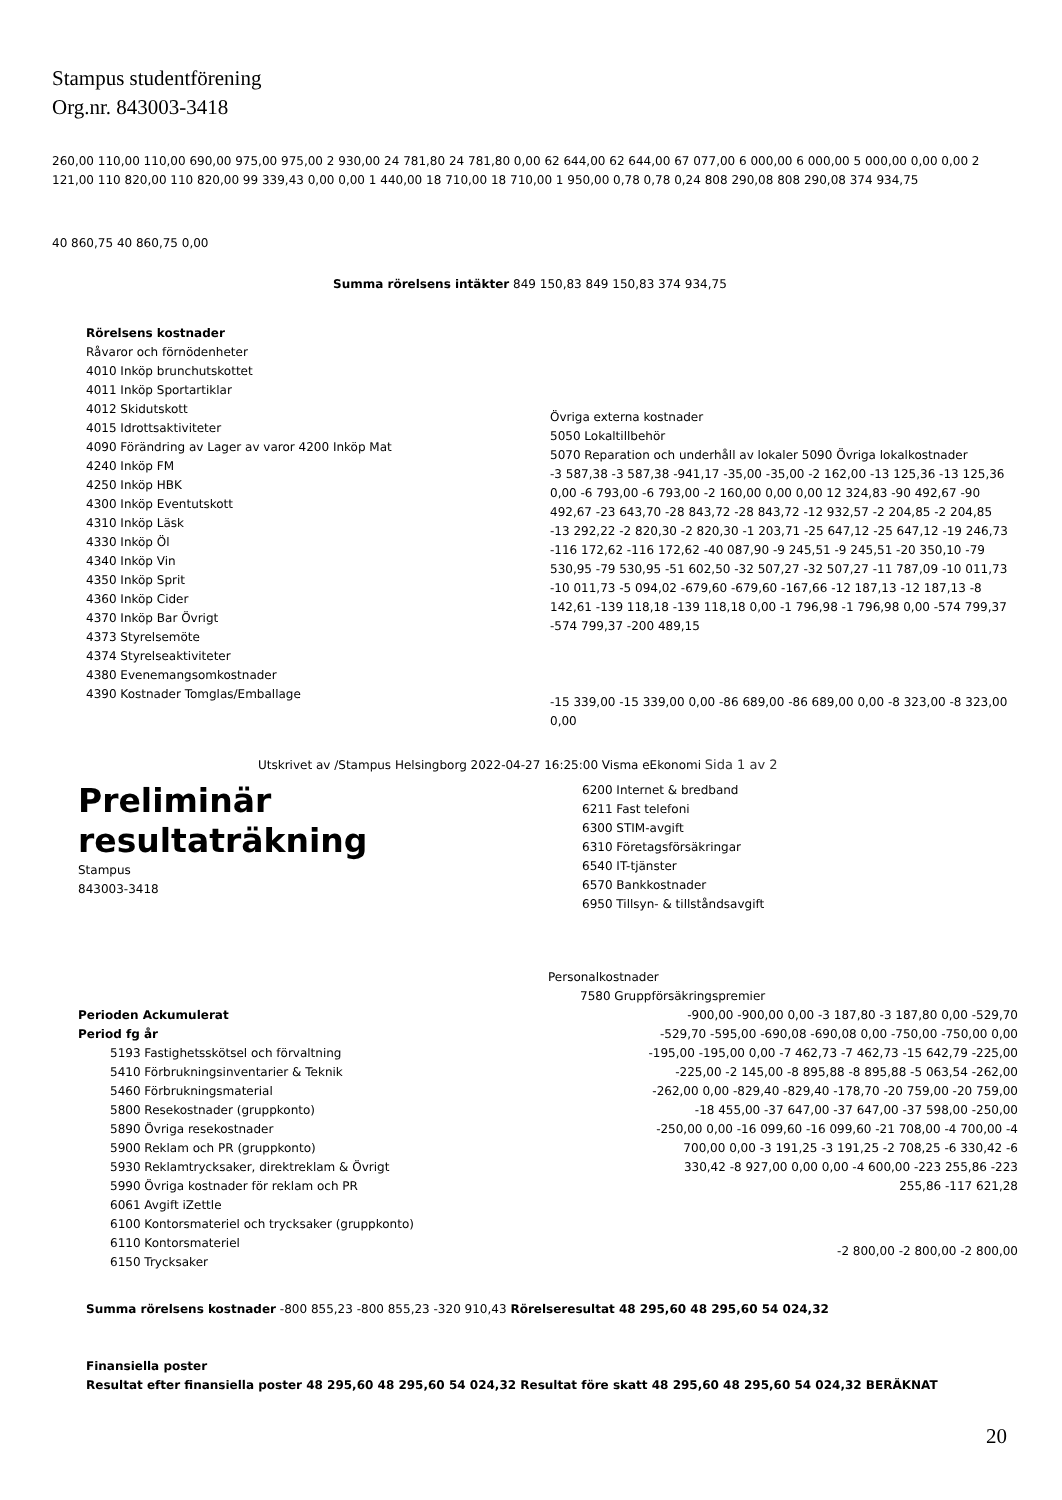Stampus studentförening
Org.nr. 843003-3418
260,00 110,00 110,00 690,00 975,00 975,00 2 930,00 24 781,80 24 781,80 0,00 62 644,00 62 644,00 67 077,00 6 000,00 6 000,00 5 000,00 0,00 0,00 2 121,00 110 820,00 110 820,00 99 339,43 0,00 0,00 1 440,00 18 710,00 18 710,00 1 950,00 0,78 0,78 0,24 808 290,08 808 290,08 374 934,75
40 860,75 40 860,75 0,00
Summa rörelsens intäkter 849 150,83 849 150,83 374 934,75
Rörelsens kostnader
Råvaror och förnödenheter
4010 Inköp brunchutskottet
4011 Inköp Sportartiklar
4012 Skidutskott
4015 Idrottsaktiviteter
4090 Förändring av Lager av varor 4200 Inköp Mat
4240 Inköp FM
4250 Inköp HBK
4300 Inköp Eventutskott
4310 Inköp Läsk
4330 Inköp Öl
4340 Inköp Vin
4350 Inköp Sprit
4360 Inköp Cider
4370 Inköp Bar Övrigt
4373 Styrelsemöte
4374 Styrelseaktiviteter
4380 Evenemangsomkostnader
4390 Kostnader Tomglas/Emballage
Övriga externa kostnader
5050 Lokaltillbehör
5070 Reparation och underhåll av lokaler 5090 Övriga lokalkostnader
-3 587,38 -3 587,38 -941,17 -35,00 -35,00 -2 162,00 -13 125,36 -13 125,36 0,00 -6 793,00 -6 793,00 -2 160,00 0,00 0,00 12 324,83 -90 492,67 -90 492,67 -23 643,70 -28 843,72 -28 843,72 -12 932,57 -2 204,85 -2 204,85 -13 292,22 -2 820,30 -2 820,30 -1 203,71 -25 647,12 -25 647,12 -19 246,73 -116 172,62 -116 172,62 -40 087,90 -9 245,51 -9 245,51 -20 350,10 -79 530,95 -79 530,95 -51 602,50 -32 507,27 -32 507,27 -11 787,09 -10 011,73 -10 011,73 -5 094,02 -679,60 -679,60 -167,66 -12 187,13 -12 187,13 -8 142,61 -139 118,18 -139 118,18 0,00 -1 796,98 -1 796,98 0,00 -574 799,37 -574 799,37 -200 489,15
-15 339,00 -15 339,00 0,00 -86 689,00 -86 689,00 0,00 -8 323,00 -8 323,00 0,00
Utskrivet av /Stampus Helsingborg 2022-04-27 16:25:00 Visma eEkonomi Sida 1 av 2
Preliminär
resultaträkning
Stampus
843003-3418
6200 Internet & bredband
6211 Fast telefoni
6300 STIM-avgift
6310 Företagsförsäkringar
6540 IT-tjänster
6570 Bankkostnader
6950 Tillsyn- & tillståndsavgift
Perioden Ackumulerat
Period fg år
5193 Fastighetsskötsel och förvaltning
5410 Förbrukningsinventarier & Teknik
5460 Förbrukningsmaterial
5800 Resekostnader (gruppkonto)
5890 Övriga resekostnader
5900 Reklam och PR (gruppkonto)
5930 Reklamtrycksaker, direktreklam & Övrigt
5990 Övriga kostnader för reklam och PR
6061 Avgift iZettle
6100 Kontorsmateriel och trycksaker (gruppkonto)
6110 Kontorsmateriel
6150 Trycksaker
Personalkostnader
7580 Gruppförsäkringspremier
-900,00 -900,00 0,00 -3 187,80 -3 187,80 0,00 -529,70 -529,70 -595,00 -690,08 -690,08 0,00 -750,00 -750,00 0,00 -195,00 -195,00 0,00 -7 462,73 -7 462,73 -15 642,79 -225,00 -225,00 -2 145,00 -8 895,88 -8 895,88 -5 063,54 -262,00 -262,00 0,00 -829,40 -829,40 -178,70 -20 759,00 -20 759,00 -18 455,00 -37 647,00 -37 647,00 -37 598,00 -250,00 -250,00 0,00 -16 099,60 -16 099,60 -21 708,00 -4 700,00 -4 700,00 0,00 -3 191,25 -3 191,25 -2 708,25 -6 330,42 -6 330,42 -8 927,00 0,00 0,00 -4 600,00 -223 255,86 -223 255,86 -117 621,28
-2 800,00 -2 800,00 -2 800,00
Summa rörelsens kostnader -800 855,23 -800 855,23 -320 910,43 Rörelseresultat 48 295,60 48 295,60 54 024,32
Finansiella poster
Resultat efter finansiella poster 48 295,60 48 295,60 54 024,32 Resultat före skatt 48 295,60 48 295,60 54 024,32 BERÄKNAT
20